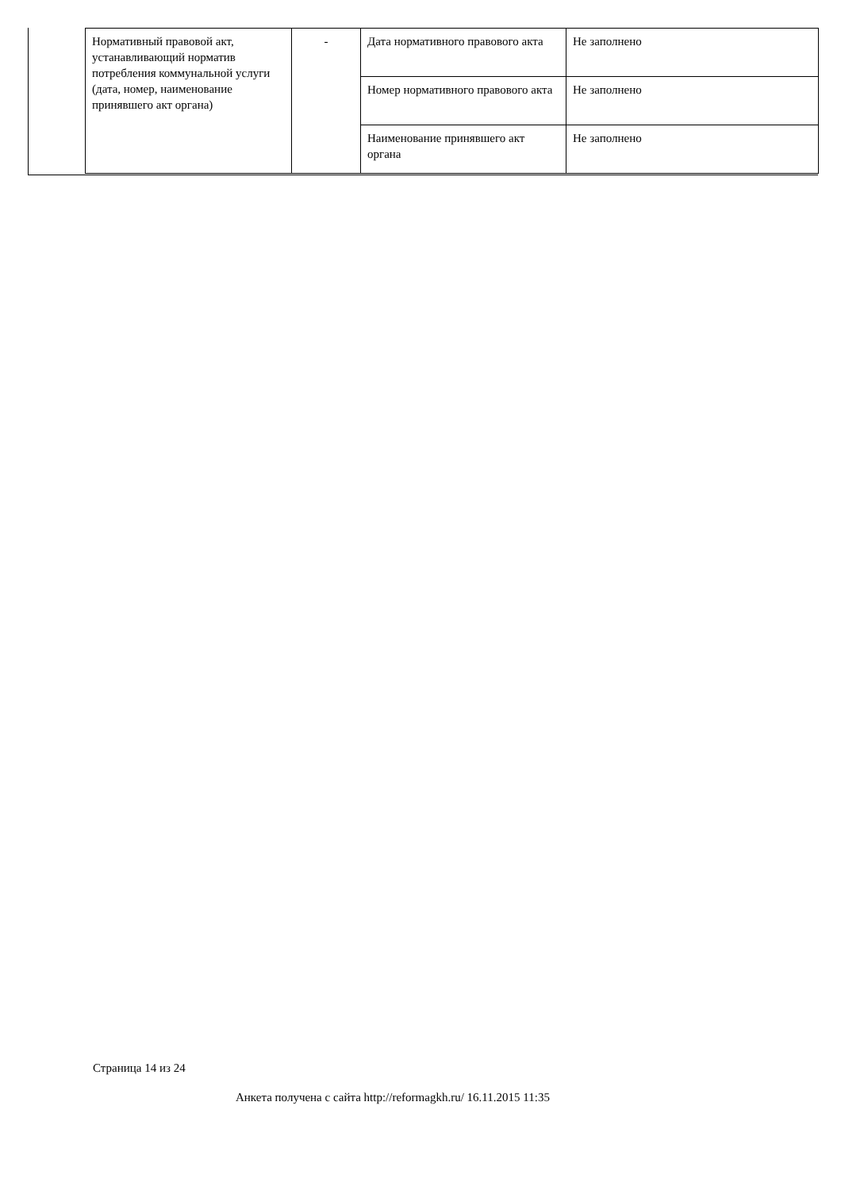| Нормативный правовой акт, устанавливающий норматив потребления коммунальной услуги (дата, номер, наименование принявшего акт органа) | - | Дата нормативного правового акта | Не заполнено |
| | | Номер нормативного правового акта | Не заполнено |
| | | Наименование принявшего акт органа | Не заполнено |
Страница 14 из 24
Анкета получена с сайта http://reformagkh.ru/ 16.11.2015 11:35